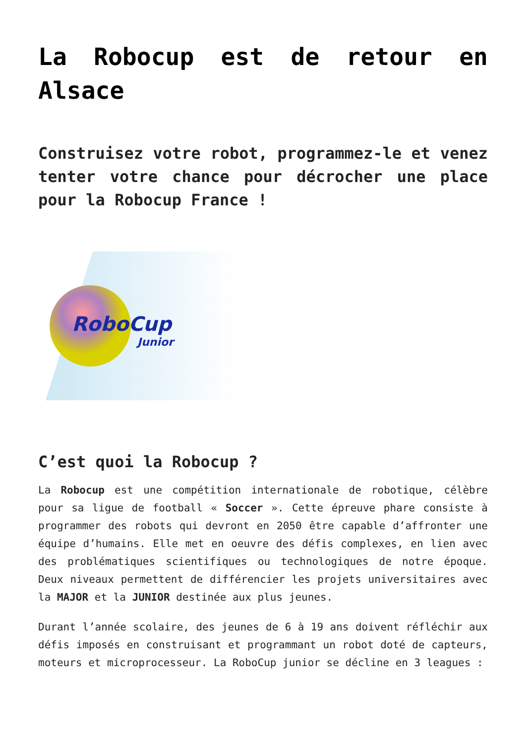La Robocup est de retour en Alsace
Construisez votre robot, programmez-le et venez tenter votre chance pour décrocher une place pour la Robocup France !
RoboCup
Junior
C’est quoi la Robocup ?
La Robocup est une compétition internationale de robotique, célèbre pour sa ligue de football « Soccer ». Cette épreuve phare consiste à programmer des robots qui devront en 2050 être capable d’affronter une équipe d’humains. Elle met en oeuvre des défis complexes, en lien avec des problématiques scientifiques ou technologiques de notre époque. Deux niveaux permettent de différencier les projets universitaires avec la MAJOR et la JUNIOR destinée aux plus jeunes.
Durant l’année scolaire, des jeunes de 6 à 19 ans doivent réfléchir aux défis imposés en construisant et programmant un robot doté de capteurs, moteurs et microprocesseur. La RoboCup junior se décline en 3 leagues :